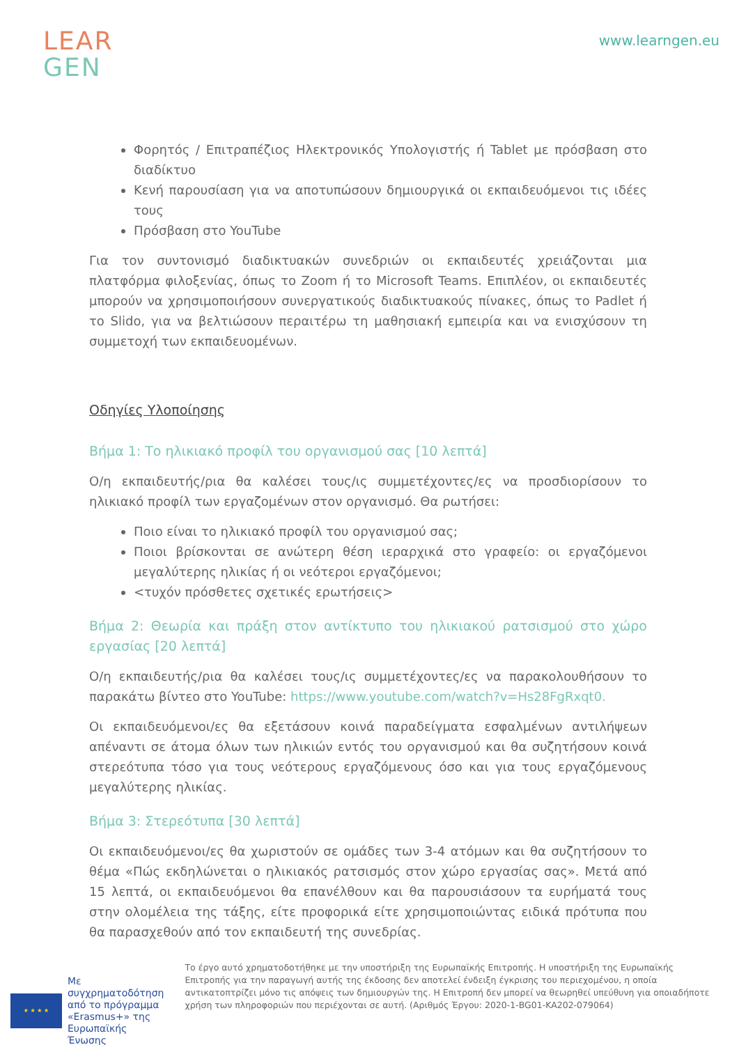LEAR
GEN
www.learngen.eu
Φορητός / Επιτραπέζιος Ηλεκτρονικός Υπολογιστής ή Tablet με πρόσβαση στο διαδίκτυο
Κενή παρουσίαση για να αποτυπώσουν δημιουργικά οι εκπαιδευόμενοι τις ιδέες τους
Πρόσβαση στο YouTube
Για τον συντονισμό διαδικτυακών συνεδριών οι εκπαιδευτές χρειάζονται μια πλατφόρμα φιλοξενίας, όπως το Zoom ή το Microsoft Teams. Επιπλέον, οι εκπαιδευτές μπορούν να χρησιμοποιήσουν συνεργατικούς διαδικτυακούς πίνακες, όπως το Padlet ή το Slido, για να βελτιώσουν περαιτέρω τη μαθησιακή εμπειρία και να ενισχύσουν τη συμμετοχή των εκπαιδευομένων.
Οδηγίες Υλοποίησης
Βήμα 1: Το ηλικιακό προφίλ του οργανισμού σας [10 λεπτά]
Ο/η εκπαιδευτής/ρια θα καλέσει τους/ις συμμετέχοντες/ες να προσδιορίσουν το ηλικιακό προφίλ των εργαζομένων στον οργανισμό. Θα ρωτήσει:
Ποιο είναι το ηλικιακό προφίλ του οργανισμού σας;
Ποιοι βρίσκονται σε ανώτερη θέση ιεραρχικά στο γραφείο: οι εργαζόμενοι μεγαλύτερης ηλικίας ή οι νεότεροι εργαζόμενοι;
<τυχόν πρόσθετες σχετικές ερωτήσεις>
Βήμα 2: Θεωρία και πράξη στον αντίκτυπο του ηλικιακού ρατσισμού στο χώρο εργασίας [20 λεπτά]
Ο/η εκπαιδευτής/ρια θα καλέσει τους/ις συμμετέχοντες/ες να παρακολουθήσουν το παρακάτω βίντεο στο YouTube: https://www.youtube.com/watch?v=Hs28FgRxqt0.
Οι εκπαιδευόμενοι/ες θα εξετάσουν κοινά παραδείγματα εσφαλμένων αντιλήψεων απέναντι σε άτομα όλων των ηλικιών εντός του οργανισμού και θα συζητήσουν κοινά στερεότυπα τόσο για τους νεότερους εργαζόμενους όσο και για τους εργαζόμενους μεγαλύτερης ηλικίας.
Βήμα 3: Στερεότυπα [30 λεπτά]
Οι εκπαιδευόμενοι/ες θα χωριστούν σε ομάδες των 3-4 ατόμων και θα συζητήσουν το θέμα «Πώς εκδηλώνεται ο ηλικιακός ρατσισμός στον χώρο εργασίας σας». Μετά από 15 λεπτά, οι εκπαιδευόμενοι θα επανέλθουν και θα παρουσιάσουν τα ευρήματά τους στην ολομέλεια της τάξης, είτε προφορικά είτε χρησιμοποιώντας ειδικά πρότυπα που θα παρασχεθούν από τον εκπαιδευτή της συνεδρίας.
★ ★ ★ ★
Με συγχρηματοδότηση από το πρόγραμμα «Erasmus+» της Ευρωπαϊκής Ένωσης
Το έργο αυτό χρηματοδοτήθηκε με την υποστήριξη της Ευρωπαϊκής Επιτροπής. Η υποστήριξη της Ευρωπαϊκής Επιτροπής για την παραγωγή αυτής της έκδοσης δεν αποτελεί ένδειξη έγκρισης του περιεχομένου, η οποία αντικατοπτρίζει μόνο τις απόψεις των δημιουργών της. Η Επιτροπή δεν μπορεί να θεωρηθεί υπεύθυνη για οποιαδήποτε χρήση των πληροφοριών που περιέχονται σε αυτή. (Αριθμός Έργου: 2020-1-BG01-KA202-079064)